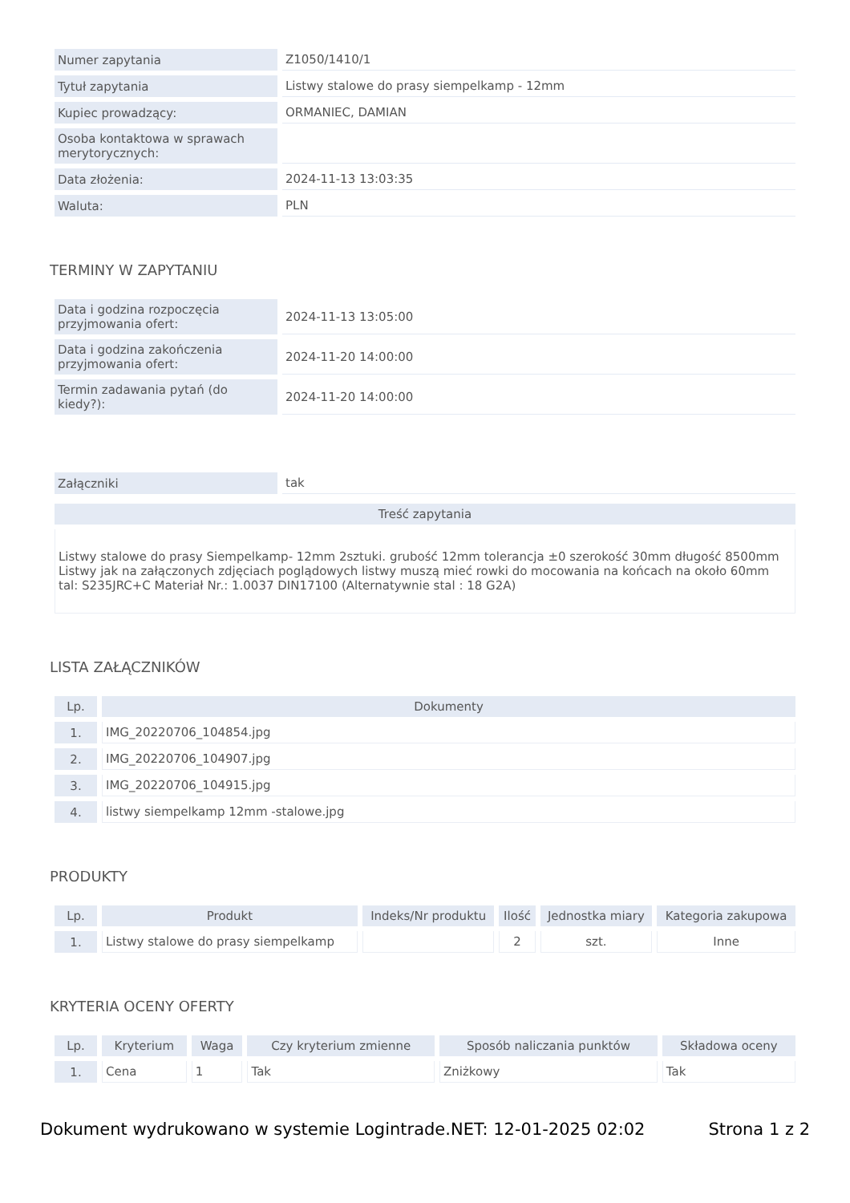| Numer zapytania | Z1050/1410/1 |
| Tytuł zapytania | Listwy stalowe do prasy siempelkamp - 12mm |
| Kupiec prowadzący: | ORMANIEC, DAMIAN |
| Osoba kontaktowa w sprawach merytorycznych: | |
| Data złożenia: | 2024-11-13 13:03:35 |
| Waluta: | PLN |
TERMINY W ZAPYTANIU
| Data i godzina rozpoczęcia przyjmowania ofert: | 2024-11-13 13:05:00 |
| Data i godzina zakończenia przyjmowania ofert: | 2024-11-20 14:00:00 |
| Termin zadawania pytań (do kiedy?): | 2024-11-20 14:00:00 |
| Załączniki | tak |
| Treść zapytania |
| --- |
| Listwy stalowe do prasy Siempelkamp- 12mm 2sztuki. grubość 12mm tolerancja ±0 szerokość 30mm długość 8500mm Listwy jak na załączonych zdjęciach poglądowych listwy muszą mieć rowki do mocowania na końcach na około 60mm tal: S235JRC+C Materiał Nr.: 1.0037 DIN17100 (Alternatywnie stal : 18 G2A) |
LISTA ZAŁĄCZNIKÓW
| Lp. | Dokumenty |
| --- | --- |
| 1. | IMG_20220706_104854.jpg |
| 2. | IMG_20220706_104907.jpg |
| 3. | IMG_20220706_104915.jpg |
| 4. | listwy siempelkamp 12mm -stalowe.jpg |
PRODUKTY
| Lp. | Produkt | Indeks/Nr produktu | Ilość | Jednostka miary | Kategoria zakupowa |
| --- | --- | --- | --- | --- | --- |
| 1. | Listwy stalowe do prasy siempelkamp | | 2 | szt. | Inne |
KRYTERIA OCENY OFERTY
| Lp. | Kryterium | Waga | Czy kryterium zmienne | Sposób naliczania punktów | Składowa oceny |
| --- | --- | --- | --- | --- | --- |
| 1. | Cena | 1 | Tak | Zniżkowy | Tak |
Dokument wydrukowano w systemie Logintrade.NET: 12-01-2025 02:02 Strona 1 z 2